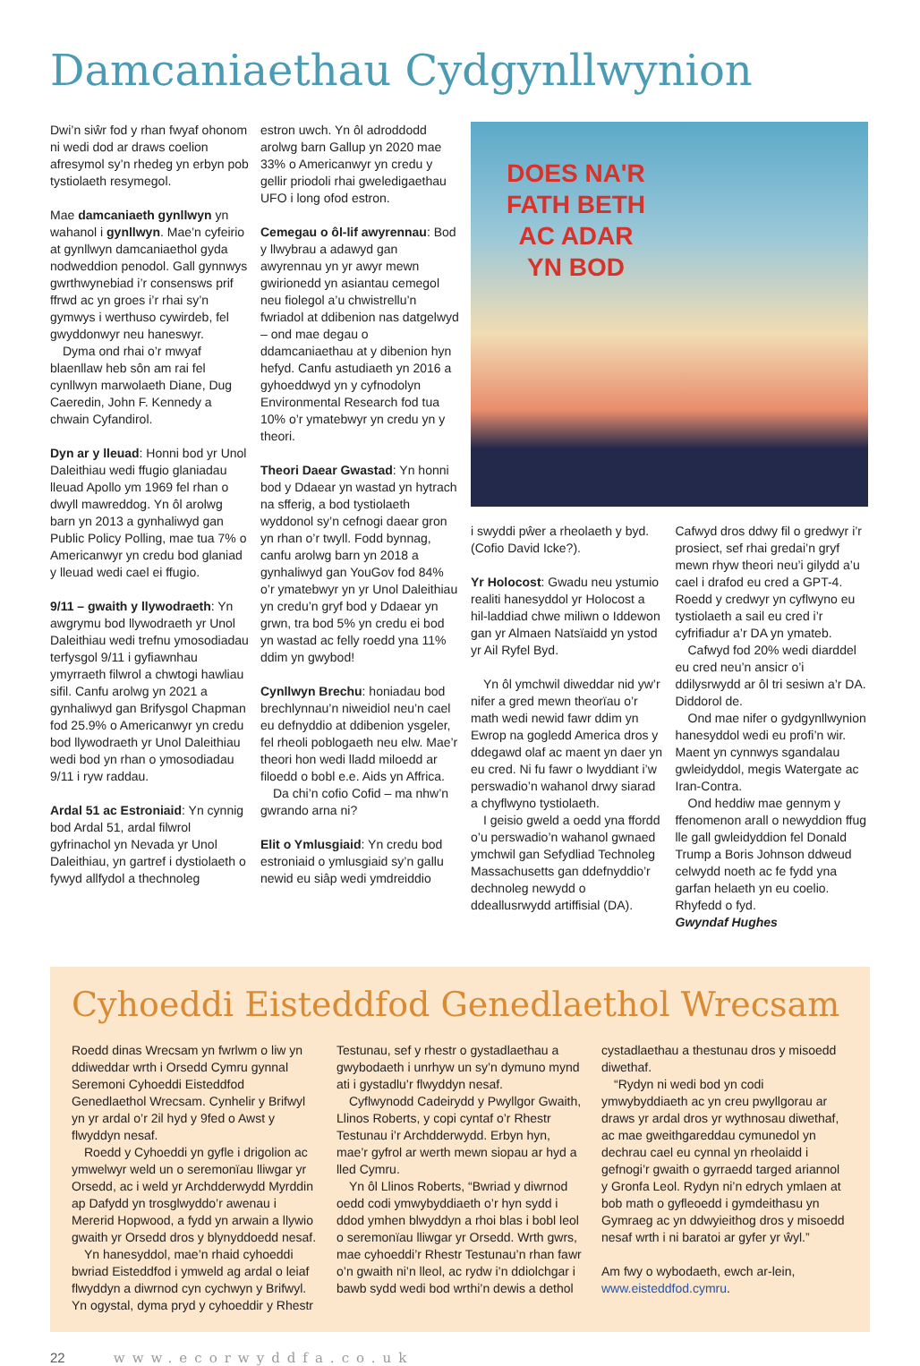Damcaniaethau Cydgynllwynion
Dwi’n siŵr fod y rhan fwyaf ohonom ni wedi dod ar draws coelion afresymol sy’n rhedeg yn erbyn pob tystiolaeth resymegol.
Mae damcaniaeth gynllwyn yn wahanol i gynllwyn. Mae’n cyfeirio at gynllwyn damcaniaethol gyda nodweddion penodol. Gall gynnwys gwrthwynebiad i’r consensws prif ffrwd ac yn groes i’r rhai sy’n gymwys i werthuso cywirdeb, fel gwyddonwyr neu haneswyr.
Dyma ond rhai o’r mwyaf blaenllaw heb sôn am rai fel cynllwyn marwolaeth Diane, Dug Caeredin, John F. Kennedy a chwain Cyfandirol.
Dyn ar y lleuad: Honni bod yr Unol Daleithiau wedi ffugio glaniadau lleuad Apollo ym 1969 fel rhan o dwyll mawreddog. Yn ôl arolwg barn yn 2013 a gynhaliwyd gan Public Policy Polling, mae tua 7% o Americanwyr yn credu bod glaniad y lleuad wedi cael ei ffugio.
9/11 – gwaith y llywodraeth: Yn awgrymu bod llywodraeth yr Unol Daleithiau wedi trefnu ymosodiadau terfysgol 9/11 i gyfiawnhau ymyrraeth filwrol a chwtogi hawliau sifil. Canfu arolwg yn 2021 a gynhaliwyd gan Brifysgol Chapman fod 25.9% o Americanwyr yn credu bod llywodraeth yr Unol Daleithiau wedi bod yn rhan o ymosodiadau 9/11 i ryw raddau.
Ardal 51 ac Estroniaid: Yn cynnig bod Ardal 51, ardal filwrol gyfrinachol yn Nevada yr Unol Daleithiau, yn gartref i dystiolaeth o fywyd allfydol a thechnoleg
estron uwch. Yn ôl adroddodd arolwg barn Gallup yn 2020 mae 33% o Americanwyr yn credu y gellir priodoli rhai gweledigaethau UFO i long ofod estron.
Cemegau o ôl-lif awyrennau: Bod y llwybrau a adawyd gan awyrennau yn yr awyr mewn gwirionedd yn asiantau cemegol neu fiolegol a’u chwistrellu’n fwriadol at ddibenion nas datgelwyd – ond mae degau o ddamcaniaethau at y dibenion hyn hefyd. Canfu astudiaeth yn 2016 a gyhoeddwyd yn y cyfnodolyn Environmental Research fod tua 10% o’r ymatebwyr yn credu yn y theori.
Theori Daear Gwastad: Yn honni bod y Ddaear yn wastad yn hytrach na sfferig, a bod tystiolaeth wyddonol sy’n cefnogi daear gron yn rhan o’r twyll. Fodd bynnag, canfu arolwg barn yn 2018 a gynhaliwyd gan YouGov fod 84% o’r ymatebwyr yn yr Unol Daleithiau yn credu’n gryf bod y Ddaear yn grwn, tra bod 5% yn credu ei bod yn wastad ac felly roedd yna 11% ddim yn gwybod!
Cynllwyn Brechu: honiadau bod brechlynnau’n niweidiol neu’n cael eu defnyddio at ddibenion ysgeler, fel rheoli poblogaeth neu elw. Mae’r theori hon wedi lladd miloedd ar filoedd o bobl e.e. Aids yn Affrica.
Da chi’n cofio Cofid – ma nhw’n gwrando arna ni?
Elit o Ymlusgiaid: Yn credu bod estroniaid o ymlusgiaid sy’n gallu newid eu siâp wedi ymdreiddio
DOES NA'R
FATH BETH
AC ADAR
YN BOD
i swyddi pŵer a rheolaeth y byd. (Cofio David Icke?).
Yr Holocost: Gwadu neu ystumio realiti hanesyddol yr Holocost a hil-laddiad chwe miliwn o Iddewon gan yr Almaen Natsïaidd yn ystod yr Ail Ryfel Byd.
Yn ôl ymchwil diweddar nid yw’r nifer a gred mewn theorïau o’r math wedi newid fawr ddim yn Ewrop na gogledd America dros y ddegawd olaf ac maent yn daer yn eu cred. Ni fu fawr o lwyddiant i’w perswadio’n wahanol drwy siarad a chyflwyno tystiolaeth.
I geisio gweld a oedd yna ffordd o’u perswadio’n wahanol gwnaed ymchwil gan Sefydliad Technoleg Massachusetts gan ddefnyddio’r dechnoleg newydd o ddeallusrwydd artiffisial (DA).
Cafwyd dros ddwy fil o gredwyr i’r prosiect, sef rhai gredai’n gryf mewn rhyw theori neu’i gilydd a’u cael i drafod eu cred a GPT-4. Roedd y credwyr yn cyflwyno eu tystiolaeth a sail eu cred i’r cyfrifiadur a’r DA yn ymateb.
Cafwyd fod 20% wedi diarddel eu cred neu’n ansicr o’i ddilysrwydd ar ôl tri sesiwn a’r DA. Diddorol de.
Ond mae nifer o gydgynllwynion hanesyddol wedi eu profi’n wir. Maent yn cynnwys sgandalau gwleidyddol, megis Watergate ac Iran-Contra.
Ond heddiw mae gennym y ffenomenon arall o newyddion ffug lle gall gwleidyddion fel Donald Trump a Boris Johnson ddweud celwydd noeth ac fe fydd yna garfan helaeth yn eu coelio. Rhyfedd o fyd.
Gwyndaf Hughes
Cyhoeddi Eisteddfod Genedlaethol Wrecsam
Roedd dinas Wrecsam yn fwrlwm o liw yn ddiweddar wrth i Orsedd Cymru gynnal Seremoni Cyhoeddi Eisteddfod Genedlaethol Wrecsam. Cynhelir y Brifwyl yn yr ardal o’r 2il hyd y 9fed o Awst y flwyddyn nesaf.
Roedd y Cyhoeddi yn gyfle i drigolion ac ymwelwyr weld un o seremonïau lliwgar yr Orsedd, ac i weld yr Archdderwydd Myrddin ap Dafydd yn trosglwyddo’r awenau i Mererid Hopwood, a fydd yn arwain a llywio gwaith yr Orsedd dros y blynyddoedd nesaf.
Yn hanesyddol, mae’n rhaid cyhoeddi bwriad Eisteddfod i ymweld ag ardal o leiaf flwyddyn a diwrnod cyn cychwyn y Brifwyl. Yn ogystal, dyma pryd y cyhoeddir y Rhestr Testunau, sef y rhestr o gystadlaethau a gwybodaeth i unrhyw un sy’n dymuno mynd ati i gystadlu’r flwyddyn nesaf.
Cyflwynodd Cadeirydd y Pwyllgor Gwaith, Llinos Roberts, y copi cyntaf o’r Rhestr Testunau i’r Archdderwydd. Erbyn hyn, mae’r gyfrol ar werth mewn siopau ar hyd a lled Cymru.
Yn ôl Llinos Roberts, “Bwriad y diwrnod oedd codi ymwybyddiaeth o’r hyn sydd i ddod ymhen blwyddyn a rhoi blas i bobl leol o seremonïau lliwgar yr Orsedd. Wrth gwrs, mae cyhoeddi’r Rhestr Testunau’n rhan fawr o’n gwaith ni’n lleol, ac rydw i’n ddiolchgar i bawb sydd wedi bod wrthi’n dewis a dethol cystadlaethau a thestunau dros y misoedd diwethaf.
“Rydyn ni wedi bod yn codi ymwybyddiaeth ac yn creu pwyllgorau ar draws yr ardal dros yr wythnosau diwethaf, ac mae gweithgareddau cymunedol yn dechrau cael eu cynnal yn rheolaidd i gefnogi’r gwaith o gyrraedd targed ariannol y Gronfa Leol. Rydyn ni’n edrych ymlaen at bob math o gyfleoedd i gymdeithasu yn Gymraeg ac yn ddwyieithog dros y misoedd nesaf wrth i ni baratoi ar gyfer yr ŵyl.”
Am fwy o wybodaeth, ewch ar-lein, www.eisteddfod.cymru.
22 www.ecorwyddfa.co.uk